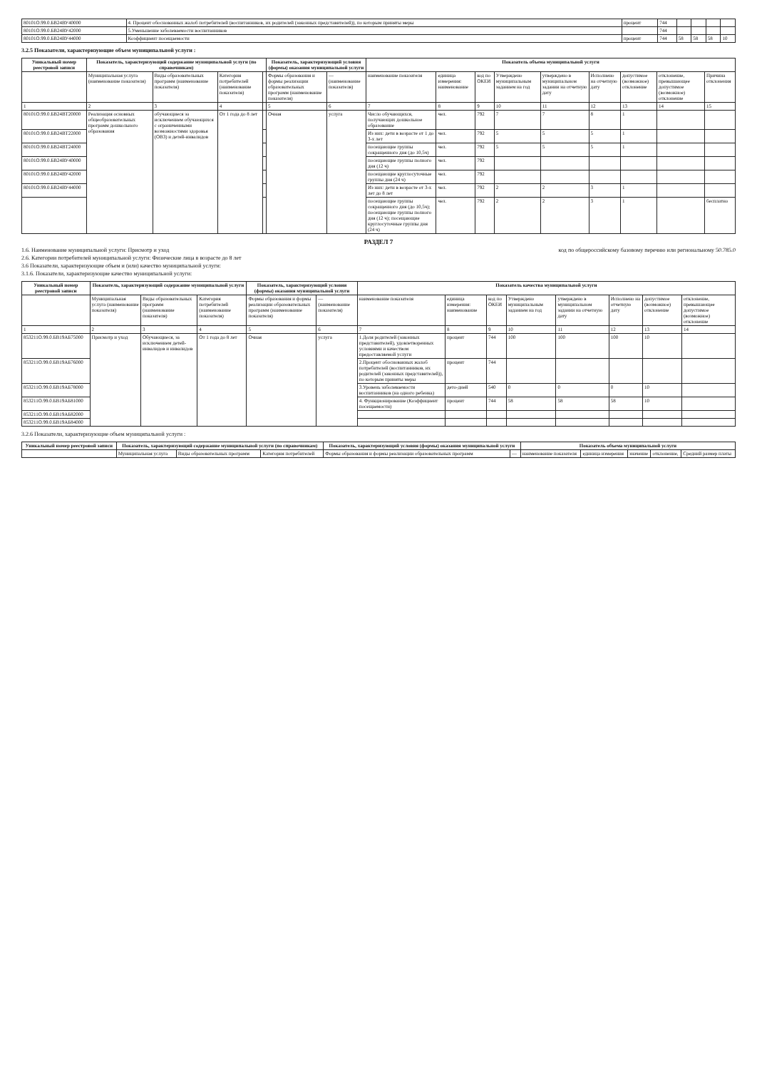| 80101О.99.0.БВ24ВУ40000 | 4. Процент обоснованных жалоб потребителей (воспитанников, их родителей (законных представителей)), по которым приняты меры | процент | 744 | | | | |
| 80101О.99.0.БВ24ВУ42000 | 5.Уменьшение заболеваемости воспитанников | | 744 | | | | |
| 80101О.99.0.БВ24ВУ44000 | Коэффициент посещаемости | процент | 744 | 58 | 58 | 58 | 10 |
3.2.5 Показатели, характеризующие объем муниципальной услуги :
| Уникальный номер реестровой записи | Показатель, характеризующий содержание муниципальной услуги (по справочникам) | | | | Показатель, характеризующий условия (формы) оказания муниципальной услуги | | Показатель объема муниципальной услуги | | | | | | | | |
| --- | --- | --- | --- | --- | --- | --- | --- | --- | --- | --- | --- | --- | --- | --- | --- |
| | Муниципальная услуга (наименование показателя) | Виды образовательных программ (наименование показателя) | Категория потребителей (наименование показателя) | | Формы образования и формы реализации образовательных программ (наименование показателя) | — (наименование показателя) | наименование показателя | единица измерения: наименование | код по ОКЕИ | Утверждено муниципальным заданием на год | утверждено в муниципальном задании на отчетную дату | Исполнено на отчетную дату | допустимое (возможное) отклонение | отклонение, превышающее допустимое (возможное) отклонение | Причина отклонения |
| 1 | 2 | 3 | 4 | | 5 | 6 | 7 | 8 | 9 | 10 | 11 | 12 | 13 | 14 | 15 |
| 80101О.99.0.БВ24ВТ20000 | Реализация основных общеобразовательных программ дошкольного образования | обучающиеся за исключением обучающихся с ограниченными возможностями здоровья (ОВЗ) и детей-инвалидов | От 1 года до 8 лет | | Очная | услуга | Число обучающихся, получающих дошкольное образование | чел. | 792 | 7 | 7 | 8 | 1 | | |
| 80101О.99.0.БВ24ВТ22000 | | | | | | | Из них: дети в возрасте от 1 до 3-х лет | чел. | 792 | 5 | 5 | 5 | 1 | | |
| 80101О.99.0.БВ24ВТ24000 | | | | | | | посещающие группы сокращенного дня (до 10,5ч) | чел. | 792 | 5 | 5 | 5 | 1 | | |
| 80101О.99.0.БВ24ВУ40000 | | | | | | | посещающие группы полного дня (12 ч) | чел. | 792 | | | | | | |
| 80101О.99.0.БВ24ВУ42000 | | | | | | | посещающие круглосуточные группы дня (24 ч) | чел. | 792 | | | | | | |
| 80101О.99.0.БВ24ВУ44000 | | | | | | | Из них: дети в возрасте от 3-х лет до 8 лет | чел. | 792 | 2 | 2 | 3 | 1 | | |
| | | | | | | | посещающие группы сокращенного дня (до 10,5ч); посещающие группы полного дня (12 ч); посещающие круглосуточные группы дня (24 ч) | чел. | 792 | 2 | 2 | 3 | 1 | | бесплатно |
РАЗДЕЛ 7
1.6. Наименование муниципальной услуги: Присмотр и уход код по общероссийскому базовому перечню или региональному 50.785.0
2.6. Категории потребителей муниципальной услуги: Физические лица в возрасте до 8 лет
3.6 Показатели, характеризующие объем и (или) качество муниципальной услуги:
3.1.6. Показатели, характеризующие качество муниципальной услуги:
| Уникальный номер реестровой записи | Показатель, характеризующий содержание муниципальной услуги | | | Показатель, характеризующий условия (формы) оказания муниципальной услуги | | Показатель качества муниципальной услуги | | | | | | | |
| --- | --- | --- | --- | --- | --- | --- | --- | --- | --- | --- | --- | --- | --- |
| | Муниципальная услуга (наименование показателя) | Виды образовательных программ (наименование показателя) | Категория потребителей (наименование показателя) | Формы образования и формы реализации образовательных программ (наименование показателя) | — (наименование показателя) | наименование показателя | единица измерения: наименование | код по ОКЕИ | Утверждено муниципальным заданием на год | утверждено в муниципальном задании на отчетную дату | Исполнено на отчетную дату | допустимое (возможное) отклонение | отклонение, превышающее допустимое (возможное) отклонение |
| 1 | 2 | 3 | 4 | 5 | 6 | 7 | 8 | 9 | 10 | 11 | 12 | 13 | 14 |
| 853211О.99.0.БВ19АБ75000 | Присмотр и уход | Обучающиеся, за исключением детей-инвалидов и инвалидов | От 1 года до 8 лет | Очная | услуга | 1.Доля родителей (законных представителей), удовлетворенных условиями и качеством предоставляемой услуги | процент | 744 | 100 | 100 | 100 | 10 | |
| 853211О.99.0.БВ19АБ76000 | | | | | | 2.Процент обоснованных жалоб потребителей (воспитанников, их родителей (законных представителей)), по которым приняты меры | процент | 744 | | | | | |
| 853211О.99.0.БВ19АБ78000 | | | | | | 3.Уровень заболеваемости воспитанников (на одного ребенка) | дето-дней | 540 | 0 | 0 | 0 | 10 | |
| 853211О.99.0.БВ19АБ81000 | | | | | | 4. Функционирование (Коэффициент посещаемости) | процент | 744 | 58 | 58 | 58 | 10 | |
| 853211О.99.0.БВ19АБ82000 | | | | | | | | | | | | | |
| 853211О.99.0.БВ19АБ84000 | | | | | | | | | | | | | |
3.2.6 Показатели, характеризующие объем муниципальной услуги :
| Уникальный номер реестровой записи | Показатель, характеризующий содержание муниципальной услуги (по справочникам) | | | Показатель, характеризующий условия (формы) оказания муниципальной услуги | | Показатель объема муниципальной услуги | | | | |
| --- | --- | --- | --- | --- | --- | --- | --- | --- | --- | --- |
| | Муниципальная услуга | Виды образовательных программ | Категория потребителей | Формы образования и формы реализации образовательных программ | — | наименование показателя | единица измерения | значение | отклонение, | Средний размер платы |